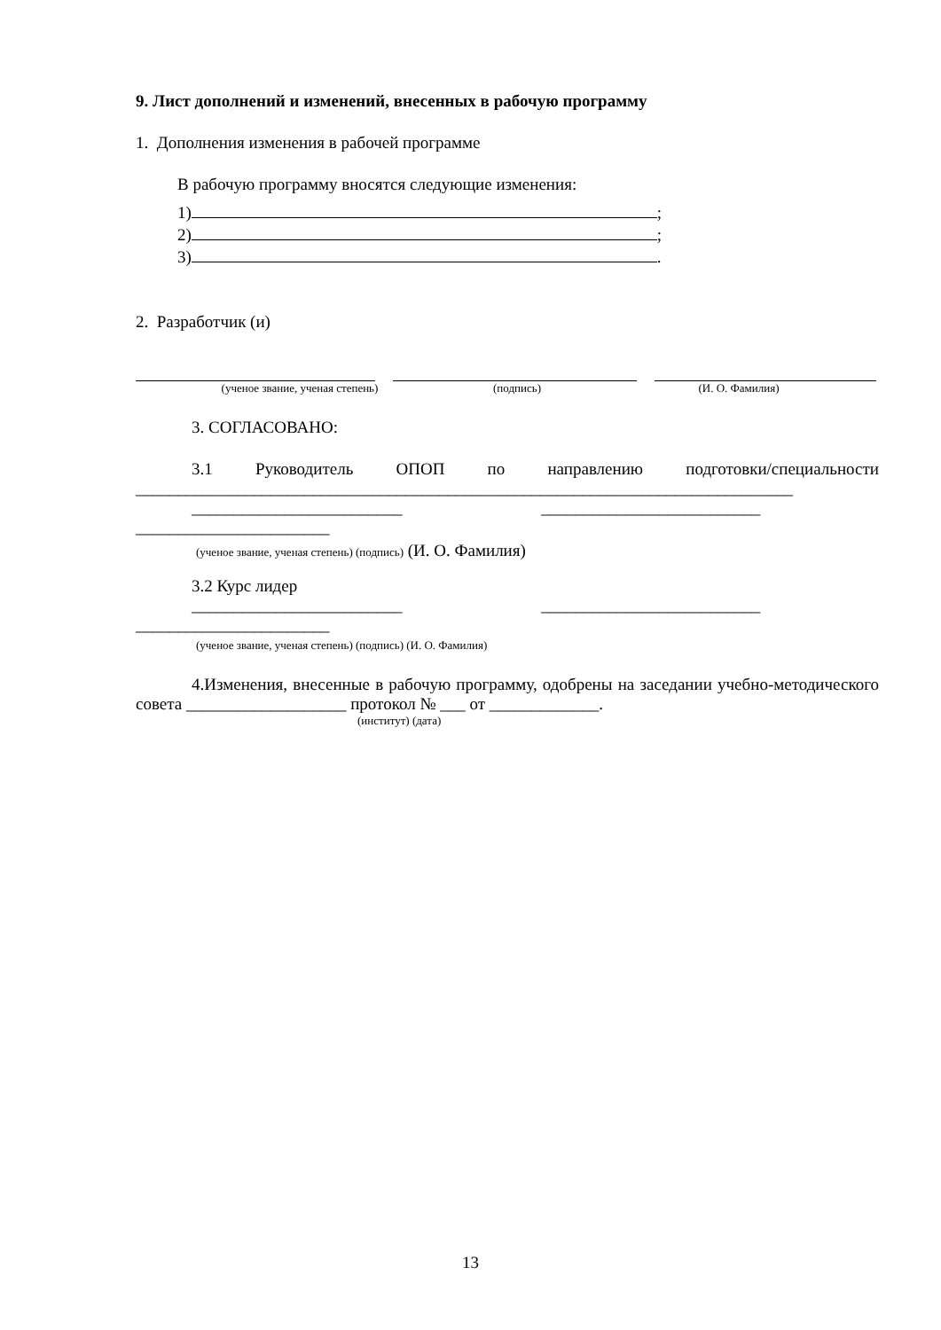9. Лист дополнений и изменений, внесенных в рабочую программу
1. Дополнения изменения в рабочей программе
В рабочую программу вносятся следующие изменения:
1) ;
2) ;
3) .
2. Разработчик (и)
(ученое звание, ученая степень) (подпись) (И. О. Фамилия)
3. СОГЛАСОВАНО:
3.1 Руководитель ОПОП по направлению подготовки/специальности
______________________________________________________________________________
_________________________ __________________________
_______________________
(ученое звание, ученая степень) (подпись) (И. О. Фамилия)
3.2 Курс лидер
_________________________ __________________________
_______________________
(ученое звание, ученая степень) (подпись) (И. О. Фамилия)
4.Изменения, внесенные в рабочую программу, одобрены на заседании учебно-методического совета ___________________ протокол № ___ от _____________.
(институт) (дата)
13